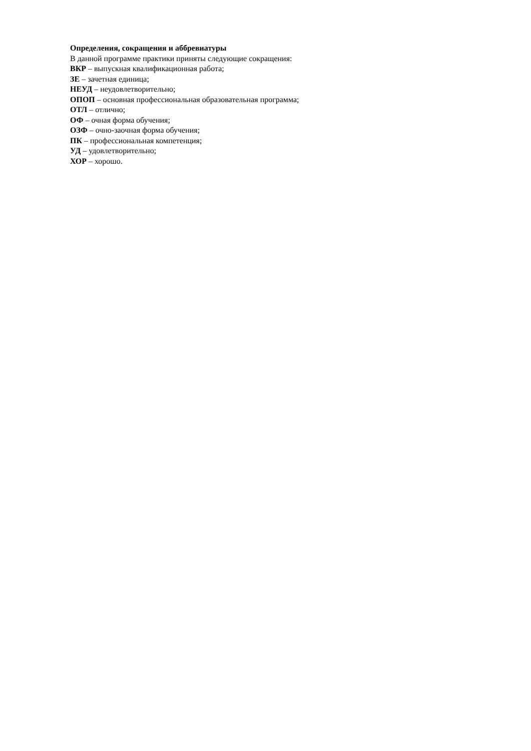Определения, сокращения и аббревиатуры
В данной программе практики приняты следующие сокращения:
ВКР – выпускная квалификационная работа;
ЗЕ – зачетная единица;
НЕУД – неудовлетворительно;
ОПОП – основная профессиональная образовательная программа;
ОТЛ – отлично;
ОФ – очная форма обучения;
ОЗФ – очно-заочная форма обучения;
ПК – профессиональная компетенция;
УД – удовлетворительно;
ХОР – хорошо.